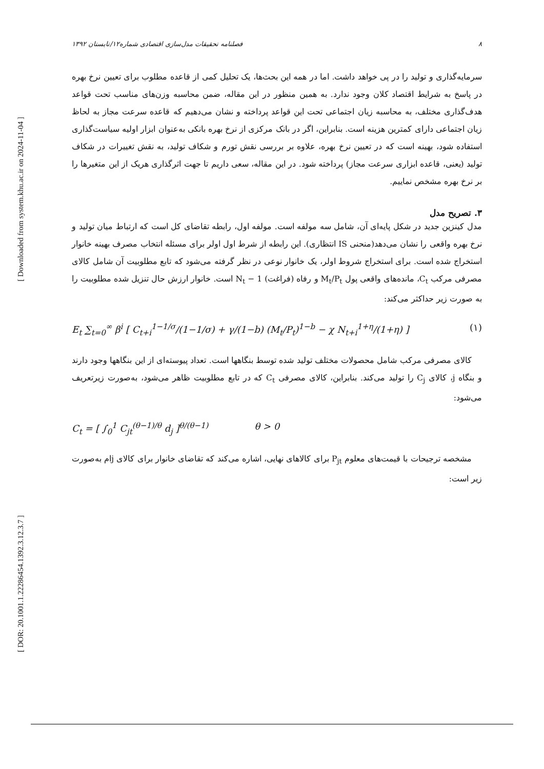[ Downloaded from system.khu.ac.ir on 2024-11-04 ]
[ DOR: 20.1001.1.22286454.1392.3.12.3.7 ]
٨ فصلنامه تحقیقات مدل‌سازی اقتصادی شماره۱۲/تابستان ۱۳۹۲
سرمایه‌گذاری و تولید را در پی خواهد داشت. اما در همه این بحث‌ها، یک تحلیل کمی از قاعده مطلوب برای تعیین نرخ بهره در پاسخ به شرایط اقتصاد کلان وجود ندارد. به همین منظور در این مقاله، ضمن محاسبه وزن‌های مناسب تحت قواعد هدف‌گذاری مختلف، به محاسبه زیان اجتماعی تحت این قواعد پرداخته و نشان می‌دهیم که قاعده سرعت مجاز به لحاظ زیان اجتماعی دارای کمترین هزینه است. بنابراین، اگر در بانک مرکزی از نرخ بهره بانکی به‌عنوان ابزار اولیه سیاست‌گذاری استفاده شود، بهینه است که در تعیین نرخ بهره، علاوه بر بررسی نقش تورم و شکاف تولید، به نقش تغییرات در شکاف تولید (یعنی، قاعده ابزاری سرعت مجاز) پرداخته شود. در این مقاله، سعی داریم تا جهت اثرگذاری هریک از این متغیرها را بر نرخ بهره مشخص نماییم.
۳. تصریح مدل
مدل کینزین جدید در شکل پایه‌ای آن، شامل سه مولفه است. مولفه اول، رابطه تقاضای کل است که ارتباط میان تولید و نرخ بهره واقعی را نشان می‌دهد(منحنی IS انتظاری). این رابطه از شرط اول اولر برای مسئله انتخاب مصرف بهینه خانوار استخراج شده است. برای استخراج شروط اولر، یک خانوار نوعی در نظر گرفته می‌شود که تابع مطلوبیت آن شامل کالای مصرفی مرکب C<sub>t</sub>، مانده‌های واقعی پول M<sub>t</sub>/P<sub>t</sub> و رفاه (فراغت) 1 − N<sub>t</sub> است. خانوار ارزش حال تنزیل شده مطلوبیت را به صورت زیر حداکثر می‌کند:
E<sub>t</sub> ∑<sub>t=0</sub><sup>∞</sup> β<sup>i</sup> [ C<sub>t+i</sub><sup>1−1/σ</sup>/(1−1/σ) + γ/(1−b) (M<sub>t</sub>/P<sub>t</sub>)<sup>1−b</sup> − χ N<sub>t+i</sub><sup>1+η</sup>/(1+η) ] (۱)
کالای مصرفی مرکب شامل محصولات مختلف تولید شده توسط بنگاهها است. تعداد پیوسته‌ای از این بنگاهها وجود دارند و بنگاه j، کالای C<sub>j</sub> را تولید می‌کند. بنابراین، کالای مصرفی C<sub>t</sub> که در تابع مطلوبیت ظاهر می‌شود، به‌صورت زیرتعریف می‌شود:
C<sub>t</sub> = [ ∫<sub>0</sub><sup>1</sup> C<sub>jt</sub><sup>(θ−1)/θ</sup> d<sub>j</sub> ]<sup>θ/(θ−1)</sup> θ > 0
مشخصه ترجیحات با قیمت‌های معلوم P<sub>jt</sub> برای کالاهای نهایی، اشاره می‌کند که تقاضای خانوار برای کالای jام به‌صورت زیر است: